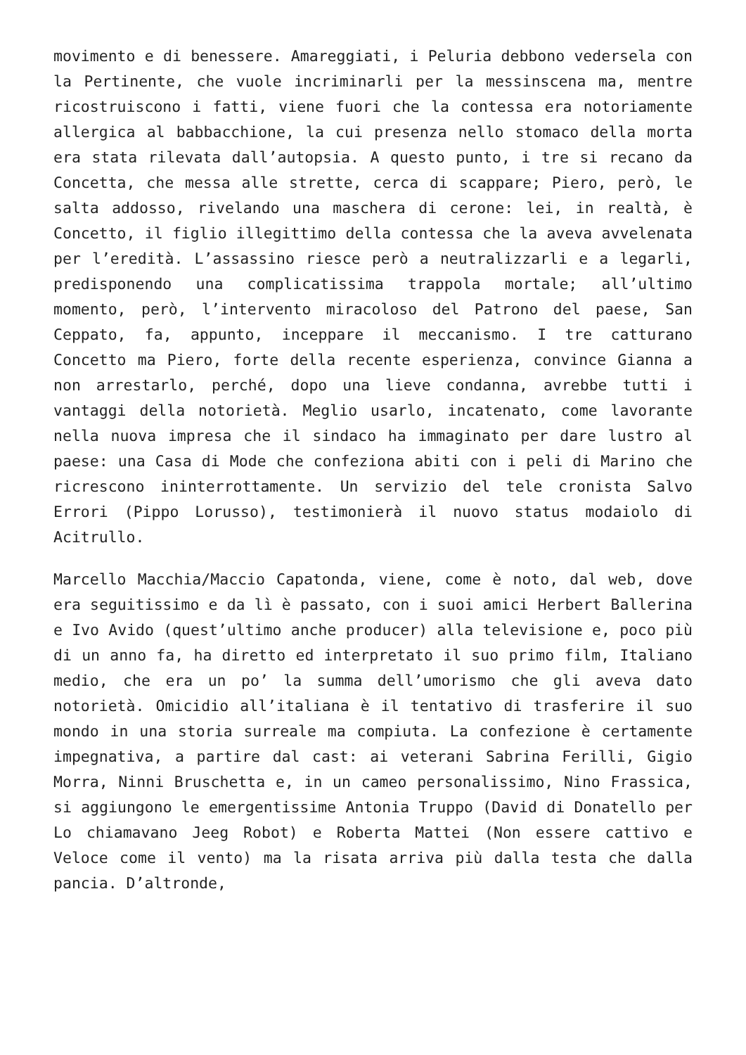movimento e di benessere. Amareggiati, i Peluria debbono vedersela con la Pertinente, che vuole incriminarli per la messinscena ma, mentre ricostruiscono i fatti, viene fuori che la contessa era notoriamente allergica al babbacchione, la cui presenza nello stomaco della morta era stata rilevata dall’autopsia. A questo punto, i tre si recano da Concetta, che messa alle strette, cerca di scappare; Piero, però, le salta addosso, rivelando una maschera di cerone: lei, in realtà, è Concetto, il figlio illegittimo della contessa che la aveva avvelenata per l’eredità. L’assassino riesce però a neutralizzarli e a legarli, predisponendo una complicatissima trappola mortale; all’ultimo momento, però, l’intervento miracoloso del Patrono del paese, San Ceppato, fa, appunto, inceppare il meccanismo. I tre catturano Concetto ma Piero, forte della recente esperienza, convince Gianna a non arrestarlo, perché, dopo una lieve condanna, avrebbe tutti i vantaggi della notorietà. Meglio usarlo, incatenato, come lavorante nella nuova impresa che il sindaco ha immaginato per dare lustro al paese: una Casa di Mode che confeziona abiti con i peli di Marino che ricrescono ininterrottamente. Un servizio del tele cronista Salvo Errori (Pippo Lorusso), testimonierà il nuovo status modaiolo di Acitrullo.
Marcello Macchia/Maccio Capatonda, viene, come è noto, dal web, dove era seguitissimo e da lì è passato, con i suoi amici Herbert Ballerina e Ivo Avido (quest’ultimo anche producer) alla televisione e, poco più di un anno fa, ha diretto ed interpretato il suo primo film, Italiano medio, che era un po’ la summa dell’umorismo che gli aveva dato notorietà. Omicidio all’italiana è il tentativo di trasferire il suo mondo in una storia surreale ma compiuta. La confezione è certamente impegnativa, a partire dal cast: ai veterani Sabrina Ferilli, Gigio Morra, Ninni Bruschetta e, in un cameo personalissimo, Nino Frassica, si aggiungono le emergentissime Antonia Truppo (David di Donatello per Lo chiamavano Jeeg Robot) e Roberta Mattei (Non essere cattivo e Veloce come il vento) ma la risata arriva più dalla testa che dalla pancia. D’altronde,